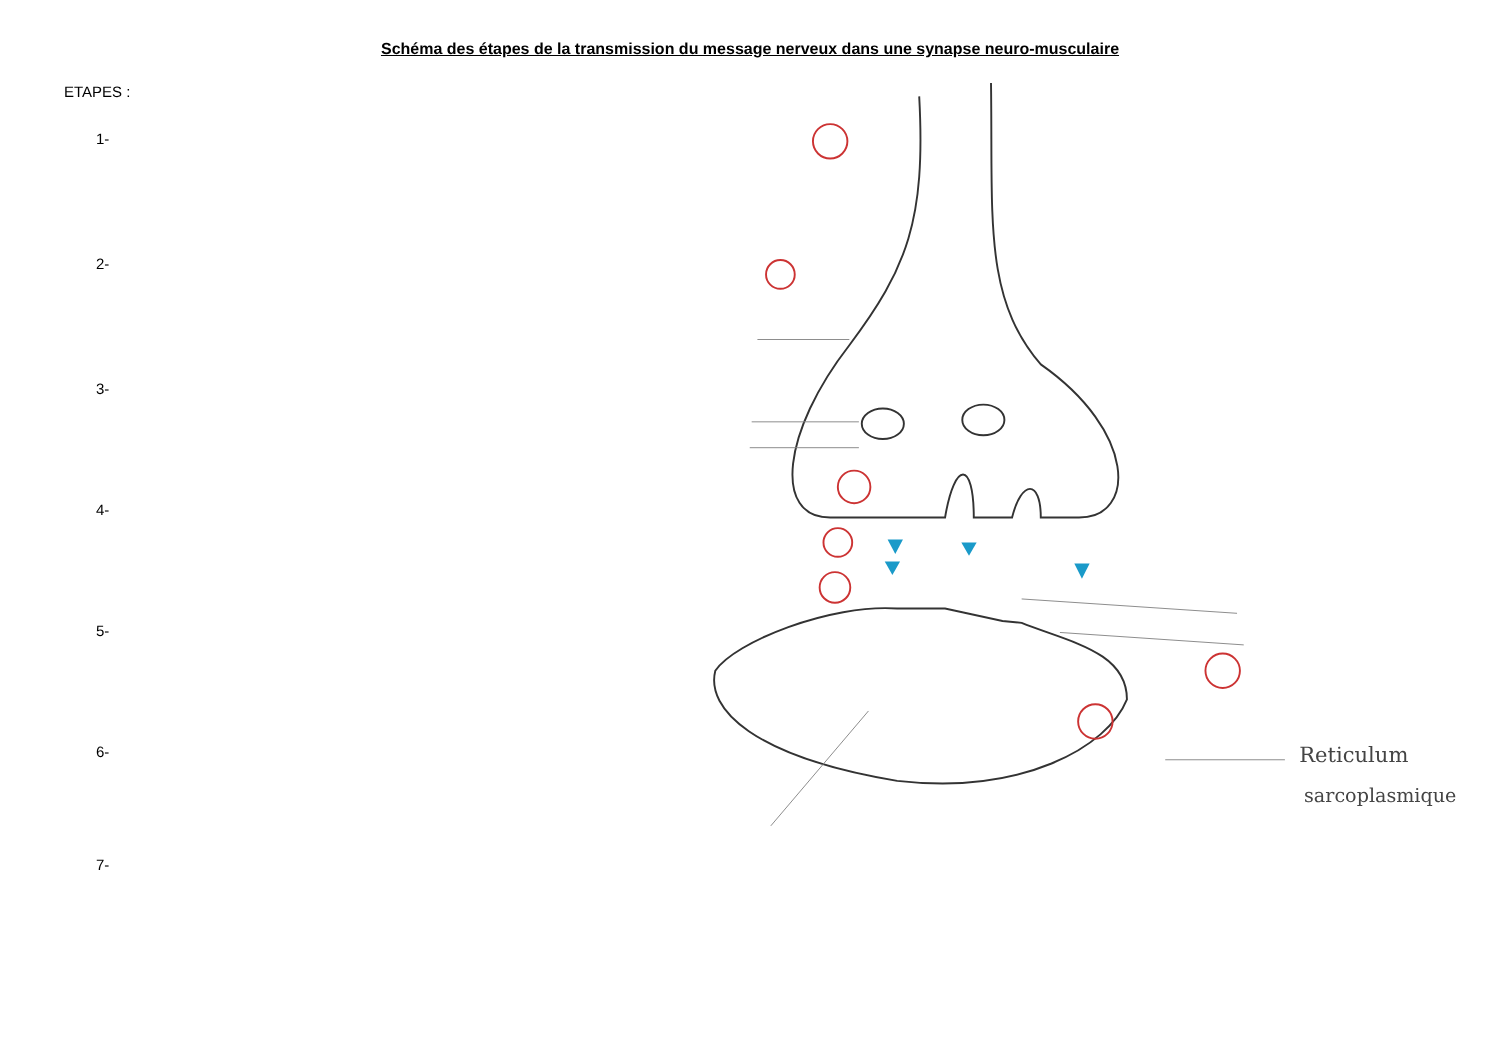Schéma des étapes de la transmission du message nerveux dans une synapse neuro-musculaire
ETAPES :
1-
2-
3-
4-
5-
6-
7-
Reticulum
sarcoplasmique